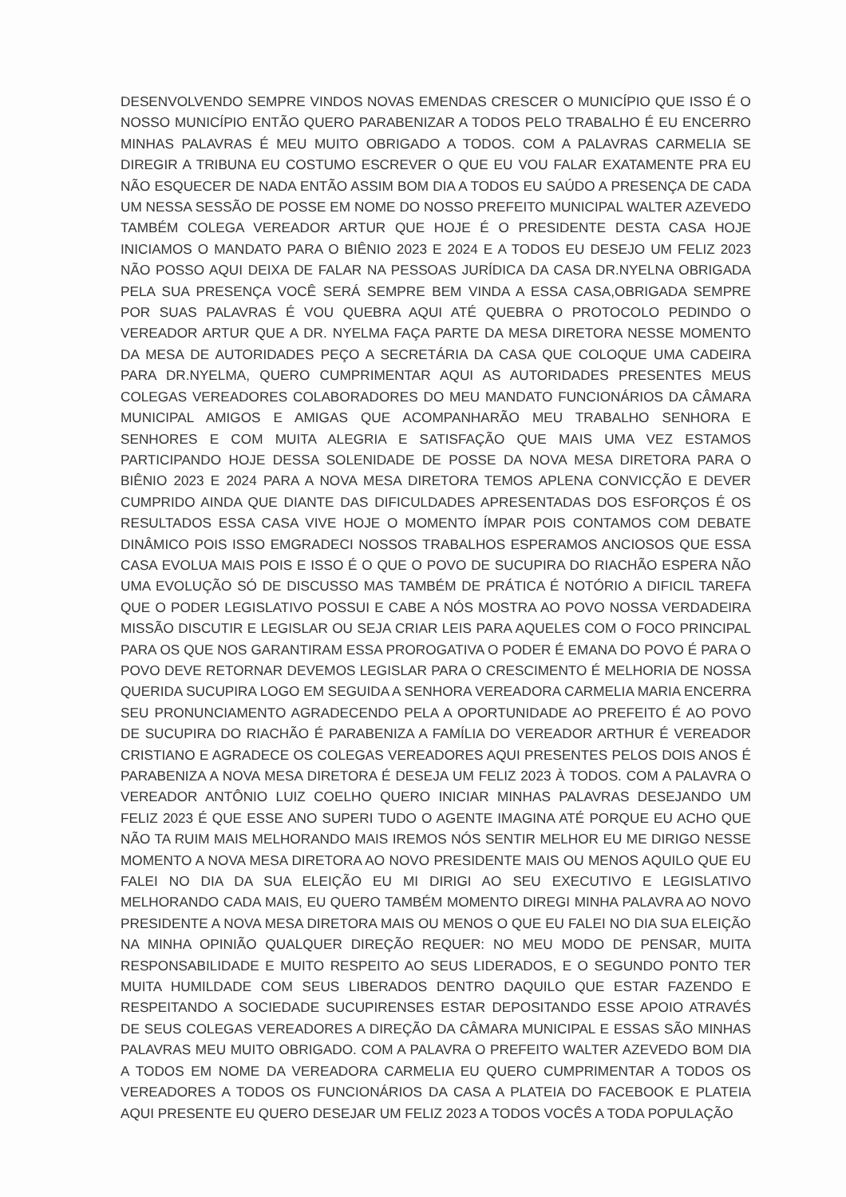DESENVOLVENDO SEMPRE VINDOS NOVAS EMENDAS CRESCER O MUNICÍPIO QUE ISSO É O NOSSO MUNICÍPIO ENTÃO QUERO PARABENIZAR A TODOS PELO TRABALHO É EU ENCERRO MINHAS PALAVRAS É MEU MUITO OBRIGADO A TODOS. COM A PALAVRAS CARMELIA SE DIREGIR A TRIBUNA EU COSTUMO ESCREVER O QUE EU VOU FALAR EXATAMENTE PRA EU NÃO ESQUECER DE NADA ENTÃO ASSIM BOM DIA A TODOS EU SAÚDO A PRESENÇA DE CADA UM NESSA SESSÃO DE POSSE EM NOME DO NOSSO PREFEITO MUNICIPAL WALTER AZEVEDO TAMBÉM COLEGA VEREADOR ARTUR QUE HOJE É O PRESIDENTE DESTA CASA HOJE INICIAMOS O MANDATO PARA O BIÊNIO 2023 E 2024 E A TODOS EU DESEJO UM FELIZ 2023 NÃO POSSO AQUI DEIXA DE FALAR NA PESSOAS JURÍDICA DA CASA DR.NYELNA OBRIGADA PELA SUA PRESENÇA VOCÊ SERÁ SEMPRE BEM VINDA A ESSA CASA,OBRIGADA SEMPRE POR SUAS PALAVRAS É VOU QUEBRA AQUI ATÉ QUEBRA O PROTOCOLO PEDINDO O VEREADOR ARTUR QUE A DR. NYELMA FAÇA PARTE DA MESA DIRETORA NESSE MOMENTO DA MESA DE AUTORIDADES PEÇO A SECRETÁRIA DA CASA QUE COLOQUE UMA CADEIRA PARA DR.NYELMA, QUERO CUMPRIMENTAR AQUI AS AUTORIDADES PRESENTES MEUS COLEGAS VEREADORES COLABORADORES DO MEU MANDATO FUNCIONÁRIOS DA CÂMARA MUNICIPAL AMIGOS E AMIGAS QUE ACOMPANHARÃO MEU TRABALHO SENHORA E SENHORES E COM MUITA ALEGRIA E SATISFAÇÃO QUE MAIS UMA VEZ ESTAMOS PARTICIPANDO HOJE DESSA SOLENIDADE DE POSSE DA NOVA MESA DIRETORA PARA O BIÊNIO 2023 E 2024 PARA A NOVA MESA DIRETORA TEMOS APLENA CONVICÇÃO E DEVER CUMPRIDO AINDA QUE DIANTE DAS DIFICULDADES APRESENTADAS DOS ESFORÇOS É OS RESULTADOS ESSA CASA VIVE HOJE O MOMENTO ÍMPAR POIS CONTAMOS COM DEBATE DINÂMICO POIS ISSO EMGRADECI NOSSOS TRABALHOS ESPERAMOS ANCIOSOS QUE ESSA CASA EVOLUA MAIS POIS E ISSO É O QUE O POVO DE SUCUPIRA DO RIACHÃO ESPERA NÃO UMA EVOLUÇÃO SÓ DE DISCUSSO MAS TAMBÉM DE PRÁTICA É NOTÓRIO A DIFICIL TAREFA QUE O PODER LEGISLATIVO POSSUI E CABE A NÓS MOSTRA AO POVO NOSSA VERDADEIRA MISSÃO DISCUTIR E LEGISLAR OU SEJA CRIAR LEIS PARA AQUELES COM O FOCO PRINCIPAL PARA OS QUE NOS GARANTIRAM ESSA PROROGATIVA O PODER É EMANA DO POVO É PARA O POVO DEVE RETORNAR DEVEMOS LEGISLAR PARA O CRESCIMENTO É MELHORIA DE NOSSA QUERIDA SUCUPIRA LOGO EM SEGUIDA A SENHORA VEREADORA CARMELIA MARIA ENCERRA SEU PRONUNCIAMENTO AGRADECENDO PELA A OPORTUNIDADE AO PREFEITO É AO POVO DE SUCUPIRA DO RIACHÃO É PARABENIZA A FAMÍLIA DO VEREADOR ARTHUR É VEREADOR CRISTIANO E AGRADECE OS COLEGAS VEREADORES AQUI PRESENTES PELOS DOIS ANOS É PARABENIZA A NOVA MESA DIRETORA É DESEJA UM FELIZ 2023 À TODOS. COM A PALAVRA O VEREADOR ANTÔNIO LUIZ COELHO QUERO INICIAR MINHAS PALAVRAS DESEJANDO UM FELIZ 2023 É QUE ESSE ANO SUPERI TUDO O AGENTE IMAGINA ATÉ PORQUE EU ACHO QUE NÃO TA RUIM MAIS MELHORANDO MAIS IREMOS NÓS SENTIR MELHOR EU ME DIRIGO NESSE MOMENTO A NOVA MESA DIRETORA AO NOVO PRESIDENTE MAIS OU MENOS AQUILO QUE EU FALEI NO DIA DA SUA ELEIÇÃO EU MI DIRIGI AO SEU EXECUTIVO E LEGISLATIVO MELHORANDO CADA MAIS, EU QUERO TAMBÉM MOMENTO DIREGI MINHA PALAVRA AO NOVO PRESIDENTE A NOVA MESA DIRETORA MAIS OU MENOS O QUE EU FALEI NO DIA SUA ELEIÇÃO NA MINHA OPINIÃO QUALQUER DIREÇÃO REQUER: NO MEU MODO DE PENSAR, MUITA RESPONSABILIDADE E MUITO RESPEITO AO SEUS LIDERADOS, E O SEGUNDO PONTO TER MUITA HUMILDADE COM SEUS LIBERADOS DENTRO DAQUILO QUE ESTAR FAZENDO E RESPEITANDO A SOCIEDADE SUCUPIRENSES ESTAR DEPOSITANDO ESSE APOIO ATRAVÉS DE SEUS COLEGAS VEREADORES A DIREÇÃO DA CÂMARA MUNICIPAL E ESSAS SÃO MINHAS PALAVRAS MEU MUITO OBRIGADO. COM A PALAVRA O PREFEITO WALTER AZEVEDO BOM DIA A TODOS EM NOME DA VEREADORA CARMELIA EU QUERO CUMPRIMENTAR A TODOS OS VEREADORES A TODOS OS FUNCIONÁRIOS DA CASA A PLATEIA DO FACEBOOK E PLATEIA AQUI PRESENTE EU QUERO DESEJAR UM FELIZ 2023 A TODOS VOCÊS A TODA POPULAÇÃO